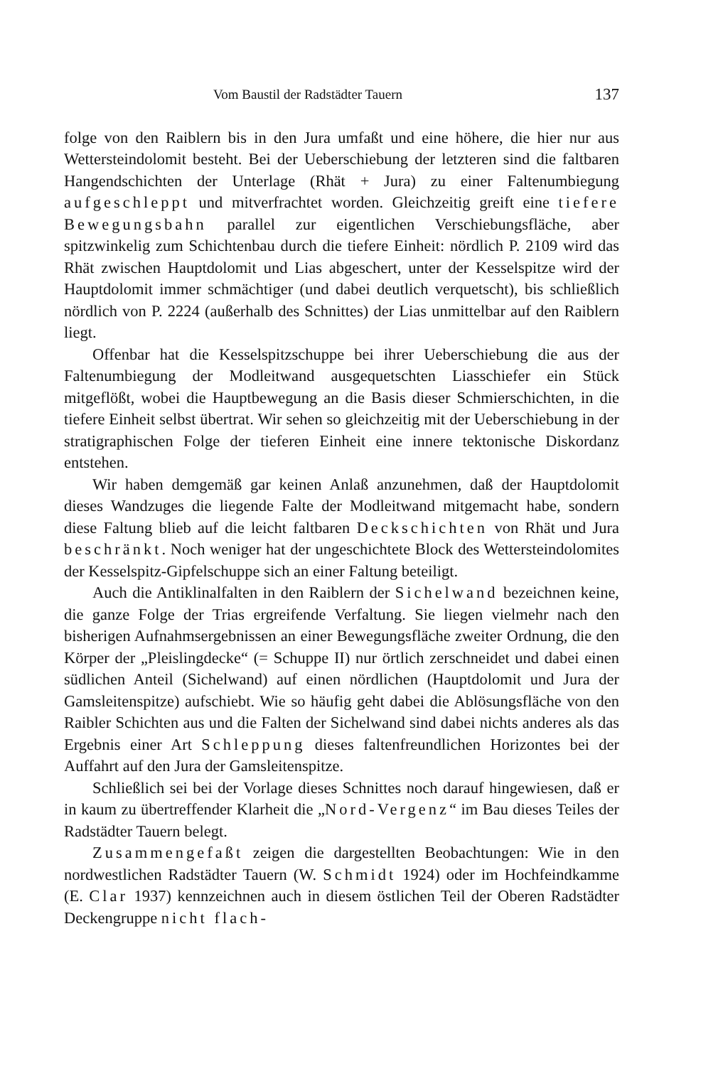Vom Baustil der Radstädter Tauern 137
folge von den Raiblern bis in den Jura umfaßt und eine höhere, die hier nur aus Wettersteindolomit besteht. Bei der Ueberschiebung der letzteren sind die faltbaren Hangendschichten der Unterlage (Rhät + Jura) zu einer Faltenumbiegung aufgeschleppt und mitverfrachtet worden. Gleichzeitig greift eine tiefere Bewegungsbahn parallel zur eigentlichen Verschiebungsfläche, aber spitzwinkelig zum Schichtenbau durch die tiefere Einheit: nördlich P. 2109 wird das Rhät zwischen Hauptdolomit und Lias abgeschert, unter der Kesselspitze wird der Hauptdolomit immer schmächtiger (und dabei deutlich verquetscht), bis schließlich nördlich von P. 2224 (außerhalb des Schnittes) der Lias unmittelbar auf den Raiblern liegt.
Offenbar hat die Kesselspitzschuppe bei ihrer Ueberschiebung die aus der Faltenumbiegung der Modleitwand ausgequetschten Liasschiefer ein Stück mitgeflößt, wobei die Hauptbewegung an die Basis dieser Schmierschichten, in die tiefere Einheit selbst übertrat. Wir sehen so gleichzeitig mit der Ueberschiebung in der stratigraphischen Folge der tieferen Einheit eine innere tektonische Diskordanz entstehen.
Wir haben demgemäß gar keinen Anlaß anzunehmen, daß der Hauptdolomit dieses Wandzuges die liegende Falte der Modleitwand mitgemacht habe, sondern diese Faltung blieb auf die leicht faltbaren Deckschichten von Rhät und Jura beschränkt. Noch weniger hat der ungeschichtete Block des Wettersteindolomites der Kesselspitz-Gipfelschuppe sich an einer Faltung beteiligt.
Auch die Antiklinalfalten in den Raiblern der Sichelwand bezeichnen keine, die ganze Folge der Trias ergreifende Verfaltung. Sie liegen vielmehr nach den bisherigen Aufnahmsergebnissen an einer Bewegungsfläche zweiter Ordnung, die den Körper der „Pleislingdecke“ (= Schuppe II) nur örtlich zerschneidet und dabei einen südlichen Anteil (Sichelwand) auf einen nördlichen (Hauptdolomit und Jura der Gamsleitenspitze) aufschiebt. Wie so häufig geht dabei die Ablösungsfläche von den Raibler Schichten aus und die Falten der Sichelwand sind dabei nichts anderes als das Ergebnis einer Art Schleppung dieses faltenfreundlichen Horizontes bei der Auffahrt auf den Jura der Gamsleitenspitze.
Schließlich sei bei der Vorlage dieses Schnittes noch darauf hingewiesen, daß er in kaum zu übertreffender Klarheit die „Nord-Vergenz“ im Bau dieses Teiles der Radstädter Tauern belegt.
Zusammengefaßt zeigen die dargestellten Beobachtungen: Wie in den nordwestlichen Radstädter Tauern (W. Schmidt 1924) oder im Hochfeindkamme (E. Clar 1937) kennzeichnen auch in diesem östlichen Teil der Oberen Radstädter Deckengruppe nicht flach-